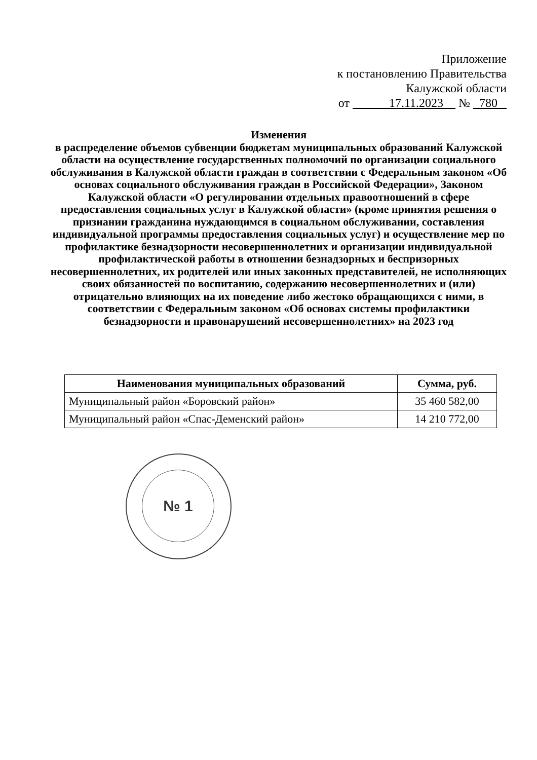Приложение
к постановлению Правительства
Калужской области
от 17.11.2023 № 780
Изменения
в распределение объемов субвенции бюджетам муниципальных образований Калужской области на осуществление государственных полномочий по организации социального обслуживания в Калужской области граждан в соответствии с Федеральным законом «Об основах социального обслуживания граждан в Российской Федерации», Законом Калужской области «О регулировании отдельных правоотношений в сфере предоставления социальных услуг в Калужской области» (кроме принятия решения о признании гражданина нуждающимся в социальном обслуживании, составления индивидуальной программы предоставления социальных услуг) и осуществление мер по профилактике безнадзорности несовершеннолетних и организации индивидуальной профилактической работы в отношении безнадзорных и беспризорных несовершеннолетних, их родителей или иных законных представителей, не исполняющих своих обязанностей по воспитанию, содержанию несовершеннолетних и (или) отрицательно влияющих на их поведение либо жестоко обращающихся с ними, в соответствии с Федеральным законом «Об основах системы профилактики безнадзорности и правонарушений несовершеннолетних» на 2023 год
| Наименования муниципальных образований | Сумма, руб. |
| --- | --- |
| Муниципальный район «Боровский район» | 35 460 582,00 |
| Муниципальный район «Спас-Деменский район» | 14 210 772,00 |
№ 1